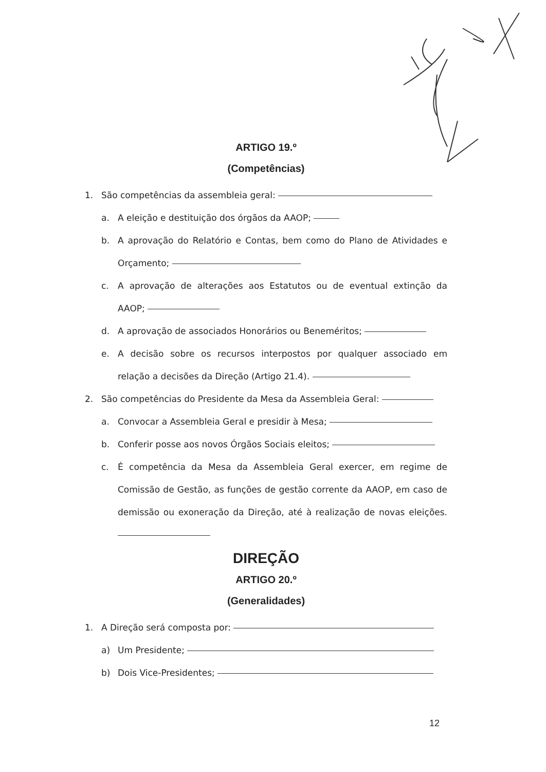ARTIGO 19.º
(Competências)
1. São competências da assembleia geral:
a. A eleição e destituição dos órgãos da AAOP;
b. A aprovação do Relatório e Contas, bem como do Plano de Atividades e Orçamento;
c. A aprovação de alterações aos Estatutos ou de eventual extinção da AAOP;
d. A aprovação de associados Honorários ou Beneméritos;
e. A decisão sobre os recursos interpostos por qualquer associado em relação a decisões da Direção (Artigo 21.4).
2. São competências do Presidente da Mesa da Assembleia Geral:
a. Convocar a Assembleia Geral e presidir à Mesa;
b. Conferir posse aos novos Órgãos Sociais eleitos;
c. É competência da Mesa da Assembleia Geral exercer, em regime de Comissão de Gestão, as funções de gestão corrente da AAOP, em caso de demissão ou exoneração da Direção, até à realização de novas eleições.
DIREÇÃO
ARTIGO 20.º
(Generalidades)
1. A Direção será composta por:
a) Um Presidente;
b) Dois Vice-Presidentes;
12